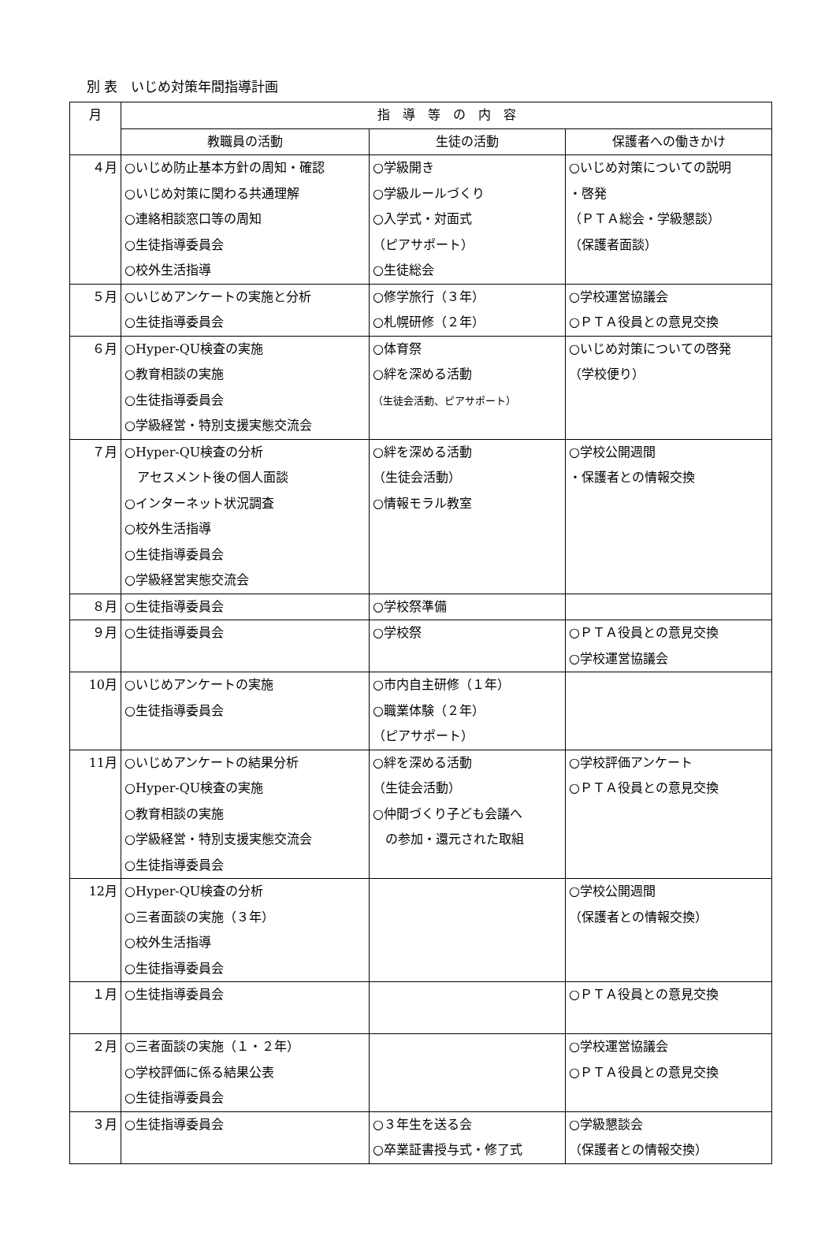別 表　いじめ対策年間指導計画
| 月 | 指 導 等 の 内 容 | | |
| --- | --- | --- | --- |
| | 教職員の活動 | 生徒の活動 | 保護者への働きかけ |
| ４月 | ○いじめ防止基本方針の周知・確認 ○いじめ対策に関わる共通理解 ○連絡相談窓口等の周知 ○生徒指導委員会 ○校外生活指導 | ○学級開き ○学級ルールづくり ○入学式・対面式 （ピアサポート） ○生徒総会 | ○いじめ対策についての説明 ・啓発 （ＰＴＡ総会・学級懇談） （保護者面談） |
| ５月 | ○いじめアンケートの実施と分析 ○生徒指導委員会 | ○修学旅行（３年） ○札幌研修（２年） | ○学校運営協議会 ○ＰＴＡ役員との意見交換 |
| ６月 | ○Hyper-QU検査の実施 ○教育相談の実施 ○生徒指導委員会 ○学級経営・特別支援実態交流会 | ○体育祭 ○絆を深める活動 （生徒会活動、ピアサポート） | ○いじめ対策についての啓発 （学校便り） |
| ７月 | ○Hyper-QU検査の分析 アセスメント後の個人面談 ○インターネット状況調査 ○校外生活指導 ○生徒指導委員会 ○学級経営実態交流会 | ○絆を深める活動 （生徒会活動） ○情報モラル教室 | ○学校公開週間 ・保護者との情報交換 |
| ８月 | ○生徒指導委員会 | ○学校祭準備 | |
| ９月 | ○生徒指導委員会 | ○学校祭 | ○ＰＴＡ役員との意見交換 ○学校運営協議会 |
| 10月 | ○いじめアンケートの実施 ○生徒指導委員会 | ○市内自主研修（１年） ○職業体験（２年） （ピアサポート） | |
| 11月 | ○いじめアンケートの結果分析 ○Hyper-QU検査の実施 ○教育相談の実施 ○学級経営・特別支援実態交流会 ○生徒指導委員会 | ○絆を深める活動 （生徒会活動） ○仲間づくり子ども会議へ の参加・還元された取組 | ○学校評価アンケート ○ＰＴＡ役員との意見交換 |
| 12月 | ○Hyper-QU検査の分析 ○三者面談の実施（３年） ○校外生活指導 ○生徒指導委員会 | | ○学校公開週間 （保護者との情報交換） |
| １月 | ○生徒指導委員会 | | ○ＰＴＡ役員との意見交換 |
| ２月 | ○三者面談の実施（１・２年） ○学校評価に係る結果公表 ○生徒指導委員会 | | ○学校運営協議会 ○ＰＴＡ役員との意見交換 |
| ３月 | ○生徒指導委員会 | ○３年生を送る会 ○卒業証書授与式・修了式 | ○学級懇談会 （保護者との情報交換） |